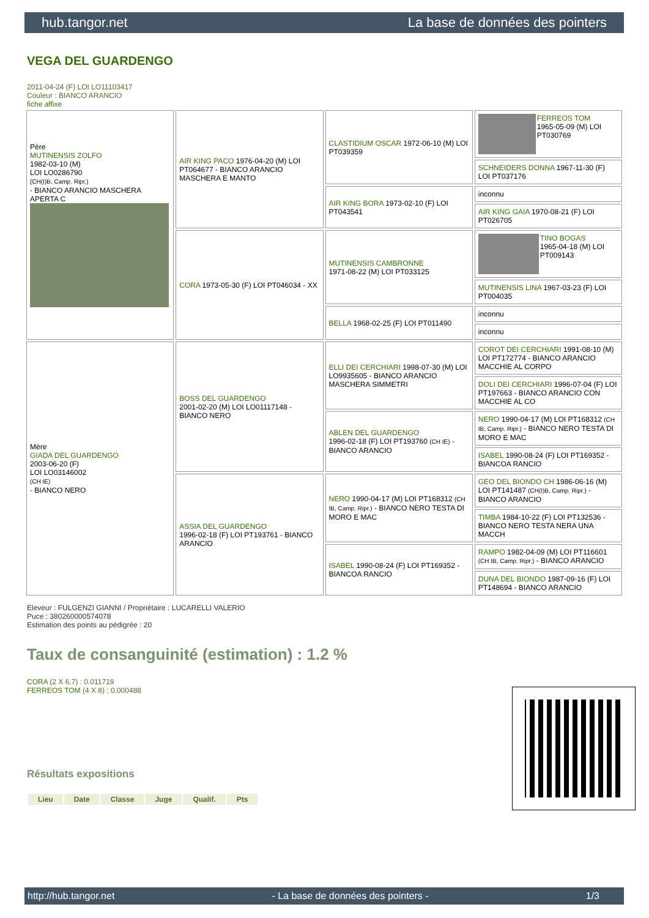hub.tangor.net La base de données des pointers
VEGA DEL GUARDENGO
2011-04-24 (F) LOI LO11103417
Couleur : BIANCO ARANCIO
fiche affixe
| Père MUTINENSIS ZOLFO 1982-03-10 (M) LOI LO0286790 (CH(I)B, Camp. Ripr.) - BIANCO ARANCIO MASCHERA APERTA C | AIR KING PACO 1976-04-20 (M) LOI PT064677 - BIANCO ARANCIO MASCHERA E MANTO | CLASTIDIUM OSCAR 1972-06-10 (M) LOI PT039359 | FERREOS TOM 1965-05-09 (M) LOI PT030769 |
| | | | SCHNEIDERS DONNA 1967-11-30 (F) LOI PT037176 |
| | | AIR KING BORA 1973-02-10 (F) LOI PT043541 | inconnu |
| | | | AIR KING GAIA 1970-08-21 (F) LOI PT026705 |
| | CORA 1973-05-30 (F) LOI PT046034 - XX | MUTINENSIS CAMBRONNE 1971-08-22 (M) LOI PT033125 | TINO BOGAS 1965-04-18 (M) LOI PT009143 |
| | | | MUTINENSIS LINA 1967-03-23 (F) LOI PT004035 |
| | | BELLA 1968-02-25 (F) LOI PT011490 | inconnu |
| | | | inconnu |
| Mère GIADA DEL GUARDENGO 2003-06-20 (F) LOI LO03146002 (CH IE) - BIANCO NERO | BOSS DEL GUARDENGO 2001-02-20 (M) LOI LO01117148 - BIANCO NERO | ELLI DEI CERCHIARI 1998-07-30 (M) LOI LO9935605 - BIANCO ARANCIO MASCHERA SIMMETRI | COROT DEI CERCHIARI 1991-08-10 (M) LOI PT172774 - BIANCO ARANCIO MACCHIE AL CORPO |
| | | | DOLI DEI CERCHIARI 1996-07-04 (F) LOI PT197663 - BIANCO ARANCIO CON MACCHIE AL CO |
| | | ABLEN DEL GUARDENGO 1996-02-18 (F) LOI PT193760 (CH IE) - BIANCO ARANCIO | NERO 1990-04-17 (M) LOI PT168312 (CH IB, Camp. Ripr.) - BIANCO NERO TESTA DI MORO E MAC |
| | | | ISABEL 1990-08-24 (F) LOI PT169352 - BIANCOA RANCIO |
| | ASSIA DEL GUARDENGO 1996-02-18 (F) LOI PT193761 - BIANCO ARANCIO | NERO 1990-04-17 (M) LOI PT168312 (CH IB, Camp. Ripr.) - BIANCO NERO TESTA DI MORO E MAC | GEO DEL BIONDO CH 1986-06-16 (M) LOI PT141487 (CH(I)B, Camp. Ripr.) - BIANCO ARANCIO |
| | | | TIMBA 1984-10-22 (F) LOI PT132536 - BIANCO NERO TESTA NERA UNA MACCH |
| | | ISABEL 1990-08-24 (F) LOI PT169352 - BIANCOA RANCIO | RAMPO 1982-04-09 (M) LOI PT116601 (CH IB, Camp. Ripr.) - BIANCO ARANCIO |
| | | | DUNA DEL BIONDO 1987-09-16 (F) LOI PT148694 - BIANCO ARANCIO |
Eleveur : FULGENZI GIANNI / Propriétaire : LUCARELLI VALERIO
Puce : 380260000574078
Estimation des points au pédigrée : 20
Taux de consanguinité (estimation) : 1.2 %
CORA (2 X 6,7) : 0.011719
FERREOS TOM (4 X 8) : 0.000488
Résultats expositions
| Lieu | Date | Classe | Juge | Qualif. | Pts |
| --- | --- | --- | --- | --- | --- |
http://hub.tangor.net - La base de données des pointers - 1/3